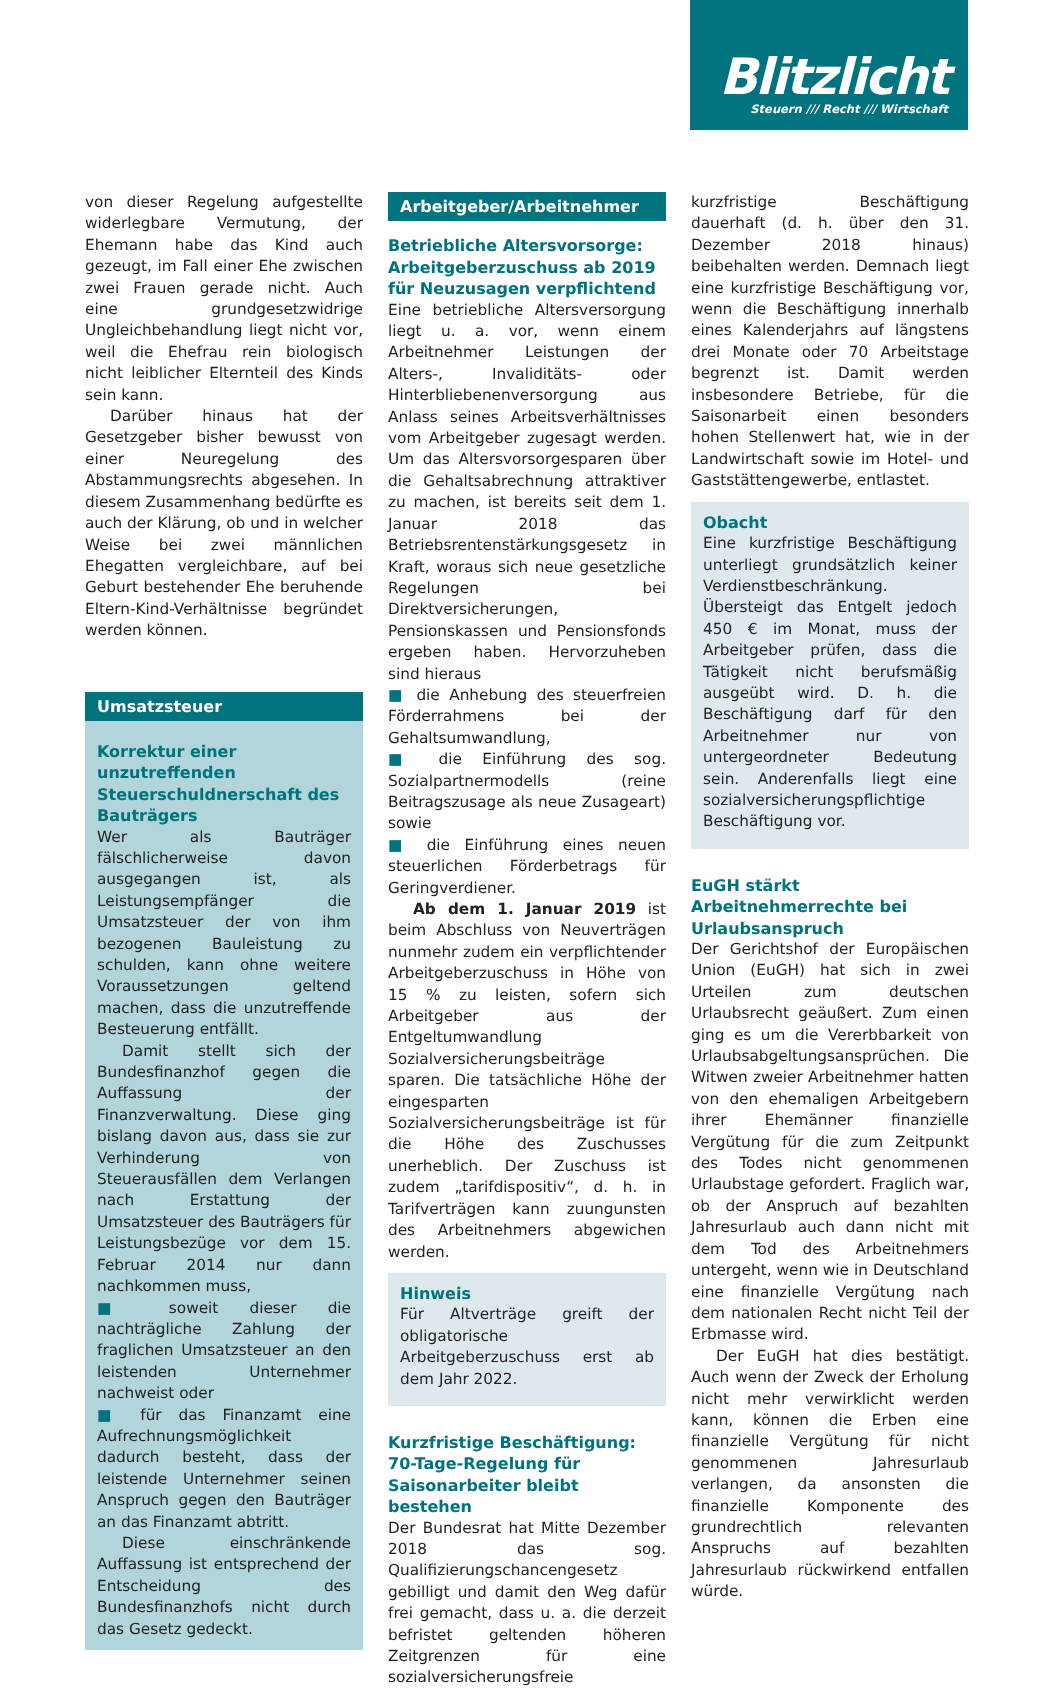Blitzlicht
Steuern /// Recht /// Wirtschaft
von dieser Regelung aufgestellte widerlegbare Vermutung, der Ehemann habe das Kind auch gezeugt, im Fall einer Ehe zwischen zwei Frauen gerade nicht. Auch eine grundgesetzwidrige Ungleichbehandlung liegt nicht vor, weil die Ehefrau rein biologisch nicht leiblicher Elternteil des Kinds sein kann.
Darüber hinaus hat der Gesetzgeber bisher bewusst von einer Neuregelung des Abstammungsrechts abgesehen. In diesem Zusammenhang bedürfte es auch der Klärung, ob und in welcher Weise bei zwei männlichen Ehegatten vergleichbare, auf bei Geburt bestehender Ehe beruhende Eltern-Kind-Verhältnisse begründet werden können.
Umsatzsteuer
Korrektur einer unzutreffenden Steuerschuldnerschaft des Bauträgers
Wer als Bauträger fälschlicherweise davon ausgegangen ist, als Leistungsempfänger die Umsatzsteuer der von ihm bezogenen Bauleistung zu schulden, kann ohne weitere Voraussetzungen geltend machen, dass die unzutreffende Besteuerung entfällt.
Damit stellt sich der Bundesfinanzhof gegen die Auffassung der Finanzverwaltung. Diese ging bislang davon aus, dass sie zur Verhinderung von Steuerausfällen dem Verlangen nach Erstattung der Umsatzsteuer des Bauträgers für Leistungsbezüge vor dem 15. Februar 2014 nur dann nachkommen muss,
■ soweit dieser die nachträgliche Zahlung der fraglichen Umsatzsteuer an den leistenden Unternehmer nachweist oder
■ für das Finanzamt eine Aufrechnungsmöglichkeit dadurch besteht, dass der leistende Unternehmer seinen Anspruch gegen den Bauträger an das Finanzamt abtritt.
Diese einschränkende Auffassung ist entsprechend der Entscheidung des Bundesfinanzhofs nicht durch das Gesetz gedeckt.
Arbeitgeber/Arbeitnehmer
Betriebliche Altersvorsorge: Arbeitgeberzuschuss ab 2019 für Neuzusagen verpflichtend
Eine betriebliche Altersversorgung liegt u. a. vor, wenn einem Arbeitnehmer Leistungen der Alters-, Invaliditäts- oder Hinterbliebenenversorgung aus Anlass seines Arbeitsverhältnisses vom Arbeitgeber zugesagt werden. Um das Altersvorsorgesparen über die Gehaltsabrechnung attraktiver zu machen, ist bereits seit dem 1. Januar 2018 das Betriebsrentenstärkungsgesetz in Kraft, woraus sich neue gesetzliche Regelungen bei Direktversicherungen, Pensionskassen und Pensionsfonds ergeben haben. Hervorzuheben sind hieraus
■ die Anhebung des steuerfreien Förderrahmens bei der Gehaltsumwandlung,
■ die Einführung des sog. Sozialpartnermodells (reine Beitragszusage als neue Zusageart) sowie
■ die Einführung eines neuen steuerlichen Förderbetrags für Geringverdiener.
Ab dem 1. Januar 2019 ist beim Abschluss von Neuverträgen nunmehr zudem ein verpflichtender Arbeitgeberzuschuss in Höhe von 15 % zu leisten, sofern sich Arbeitgeber aus der Entgeltumwandlung Sozialversicherungsbeiträge sparen. Die tatsächliche Höhe der eingesparten Sozialversicherungsbeiträge ist für die Höhe des Zuschusses unerheblich. Der Zuschuss ist zudem „tarifdispositiv“, d. h. in Tarifverträgen kann zuungunsten des Arbeitnehmers abgewichen werden.
Hinweis
Für Altverträge greift der obligatorische Arbeitgeberzuschuss erst ab dem Jahr 2022.
Kurzfristige Beschäftigung: 70-Tage-Regelung für Saisonarbeiter bleibt bestehen
Der Bundesrat hat Mitte Dezember 2018 das sog. Qualifizierungschancengesetz gebilligt und damit den Weg dafür frei gemacht, dass u. a. die derzeit befristet geltenden höheren Zeitgrenzen für eine sozialversicherungsfreie
kurzfristige Beschäftigung dauerhaft (d. h. über den 31. Dezember 2018 hinaus) beibehalten werden. Demnach liegt eine kurzfristige Beschäftigung vor, wenn die Beschäftigung innerhalb eines Kalenderjahrs auf längstens drei Monate oder 70 Arbeitstage begrenzt ist. Damit werden insbesondere Betriebe, für die Saisonarbeit einen besonders hohen Stellenwert hat, wie in der Landwirtschaft sowie im Hotel- und Gaststättengewerbe, entlastet.
Obacht
Eine kurzfristige Beschäftigung unterliegt grundsätzlich keiner Verdienstbeschränkung. Übersteigt das Entgelt jedoch 450 € im Monat, muss der Arbeitgeber prüfen, dass die Tätigkeit nicht berufsmäßig ausgeübt wird. D. h. die Beschäftigung darf für den Arbeitnehmer nur von untergeordneter Bedeutung sein. Anderenfalls liegt eine sozialversicherungspflichtige Beschäftigung vor.
EuGH stärkt Arbeitnehmerrechte bei Urlaubsanspruch
Der Gerichtshof der Europäischen Union (EuGH) hat sich in zwei Urteilen zum deutschen Urlaubsrecht geäußert. Zum einen ging es um die Vererbbarkeit von Urlaubsabgeltungsansprüchen. Die Witwen zweier Arbeitnehmer hatten von den ehemaligen Arbeitgebern ihrer Ehemänner finanzielle Vergütung für die zum Zeitpunkt des Todes nicht genommenen Urlaubstage gefordert. Fraglich war, ob der Anspruch auf bezahlten Jahresurlaub auch dann nicht mit dem Tod des Arbeitnehmers untergeht, wenn wie in Deutschland eine finanzielle Vergütung nach dem nationalen Recht nicht Teil der Erbmasse wird.
Der EuGH hat dies bestätigt. Auch wenn der Zweck der Erholung nicht mehr verwirklicht werden kann, können die Erben eine finanzielle Vergütung für nicht genommenen Jahresurlaub verlangen, da ansonsten die finanzielle Komponente des grundrechtlich relevanten Anspruchs auf bezahlten Jahresurlaub rückwirkend entfallen würde.